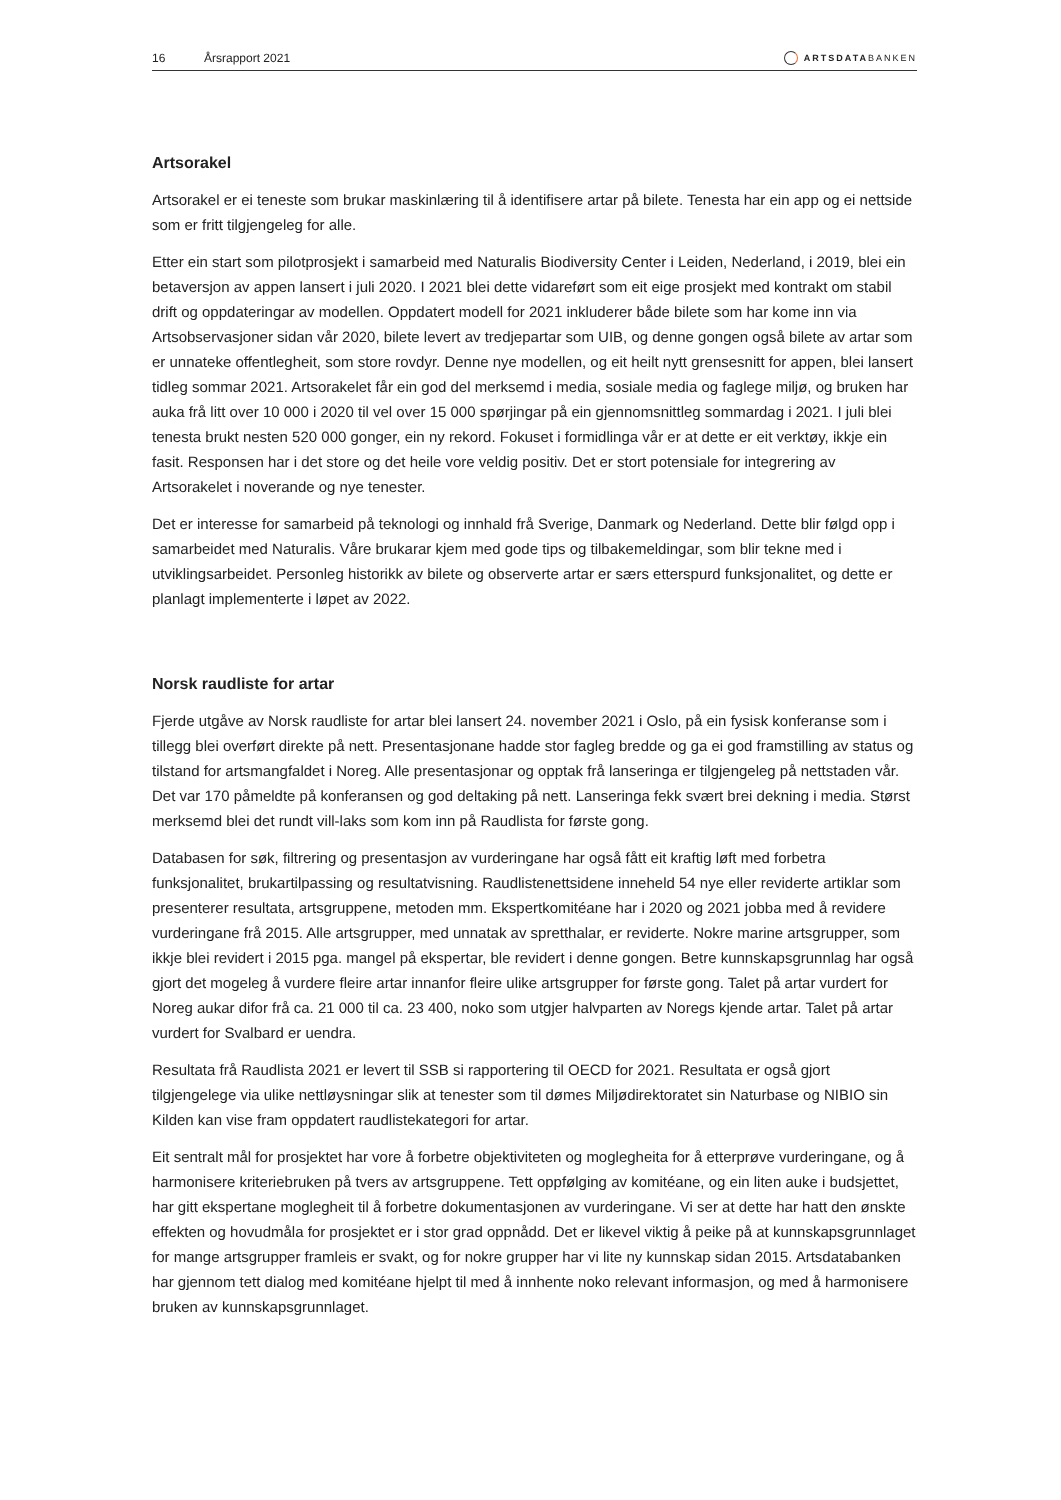16 Årsrapport 2021 ARTSDATABANKEN
Artsorakel
Artsorakel er ei teneste som brukar maskinlæring til å identifisere artar på bilete. Tenesta har ein app og ei nettside som er fritt tilgjengeleg for alle.
Etter ein start som pilotprosjekt i samarbeid med Naturalis Biodiversity Center i Leiden, Nederland, i 2019, blei ein betaversjon av appen lansert i juli 2020. I 2021 blei dette vidareført som eit eige prosjekt med kontrakt om stabil drift og oppdateringar av modellen. Oppdatert modell for 2021 inkluderer både bilete som har kome inn via Artsobservasjoner sidan vår 2020, bilete levert av tredjepartar som UIB, og denne gongen også bilete av artar som er unnateke offentlegheit, som store rovdyr. Denne nye modellen, og eit heilt nytt grensesnitt for appen, blei lansert tidleg sommar 2021. Artsorakelet får ein god del merksemd i media, sosiale media og faglege miljø, og bruken har auka frå litt over 10 000 i 2020 til vel over 15 000 spørjingar på ein gjennomsnittleg sommardag i 2021. I juli blei tenesta brukt nesten 520 000 gonger, ein ny rekord. Fokuset i formidlinga vår er at dette er eit verktøy, ikkje ein fasit. Responsen har i det store og det heile vore veldig positiv. Det er stort potensiale for integrering av Artsorakelet i noverande og nye tenester.
Det er interesse for samarbeid på teknologi og innhald frå Sverige, Danmark og Nederland. Dette blir følgd opp i samarbeidet med Naturalis. Våre brukarar kjem med gode tips og tilbakemeldingar, som blir tekne med i utviklingsarbeidet. Personleg historikk av bilete og observerte artar er særs etterspurd funksjonalitet, og dette er planlagt implementerte i løpet av 2022.
Norsk raudliste for artar
Fjerde utgåve av Norsk raudliste for artar blei lansert 24. november 2021 i Oslo, på ein fysisk konferanse som i tillegg blei overført direkte på nett. Presentasjonane hadde stor fagleg bredde og ga ei god framstilling av status og tilstand for artsmangfaldet i Noreg. Alle presentasjonar og opptak frå lanseringa er tilgjengeleg på nettstaden vår. Det var 170 påmeldte på konferansen og god deltaking på nett. Lanseringa fekk svært brei dekning i media. Størst merksemd blei det rundt vill-laks som kom inn på Raudlista for første gong.
Databasen for søk, filtrering og presentasjon av vurderingane har også fått eit kraftig løft med forbetra funksjonalitet, brukartilpassing og resultatvisning. Raudlistenettsidene inneheld 54 nye eller reviderte artiklar som presenterer resultata, artsgruppene, metoden mm. Ekspertkomitéane har i 2020 og 2021 jobba med å revidere vurderingane frå 2015. Alle artsgrupper, med unnatak av spretthalar, er reviderte. Nokre marine artsgrupper, som ikkje blei revidert i 2015 pga. mangel på ekspertar, ble revidert i denne gongen. Betre kunnskapsgrunnlag har også gjort det mogeleg å vurdere fleire artar innanfor fleire ulike artsgrupper for første gong. Talet på artar vurdert for Noreg aukar difor frå ca. 21 000 til ca. 23 400, noko som utgjer halvparten av Noregs kjende artar. Talet på artar vurdert for Svalbard er uendra.
Resultata frå Raudlista 2021 er levert til SSB si rapportering til OECD for 2021. Resultata er også gjort tilgjengelege via ulike nettløysningar slik at tenester som til dømes Miljødirektoratet sin Naturbase og NIBIO sin Kilden kan vise fram oppdatert raudlistekategori for artar.
Eit sentralt mål for prosjektet har vore å forbetre objektiviteten og moglegheita for å etterprøve vurderingane, og å harmonisere kriteriebruken på tvers av artsgruppene. Tett oppfølging av komitéane, og ein liten auke i budsjettet, har gitt ekspertane moglegheit til å forbetre dokumentasjonen av vurderingane. Vi ser at dette har hatt den ønskte effekten og hovudmåla for prosjektet er i stor grad oppnådd. Det er likevel viktig å peike på at kunnskapsgrunnlaget for mange artsgrupper framleis er svakt, og for nokre grupper har vi lite ny kunnskap sidan 2015. Artsdatabanken har gjennom tett dialog med komitéane hjelpt til med å innhente noko relevant informasjon, og med å harmonisere bruken av kunnskapsgrunnlaget.